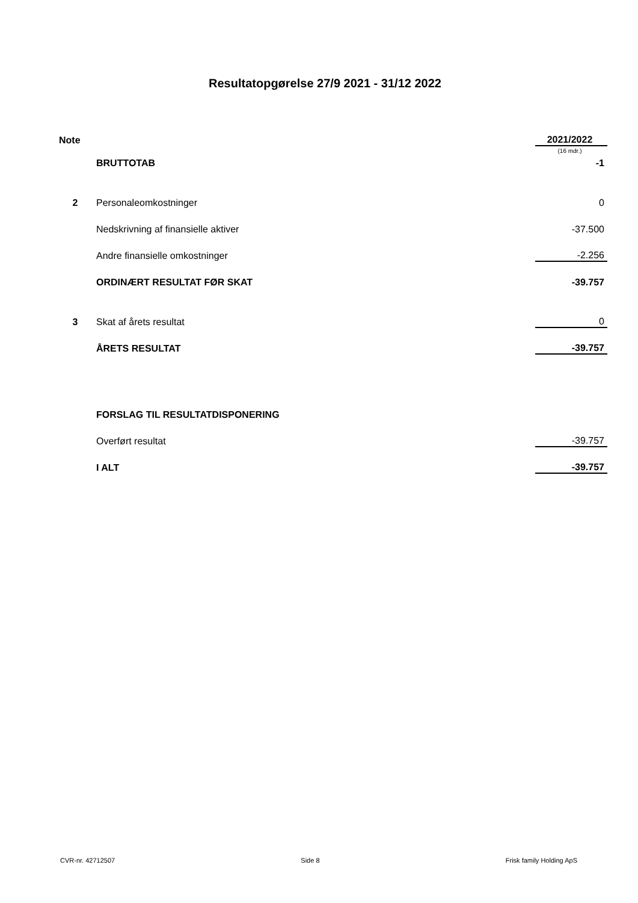Resultatopgørelse 27/9 2021 - 31/12 2022
| Note | | 2021/2022 |
| | | (16 mdr.) |
| | BRUTTOTAB | -1 |
| 2 | Personaleomkostninger | 0 |
| | Nedskrivning af finansielle aktiver | -37.500 |
| | Andre finansielle omkostninger | -2.256 |
| | ORDINÆRT RESULTAT FØR SKAT | -39.757 |
| 3 | Skat af årets resultat | 0 |
| | ÅRETS RESULTAT | -39.757 |
| | FORSLAG TIL RESULTATDISPONERING | |
| | Overført resultat | -39.757 |
| | I ALT | -39.757 |
CVR-nr. 42712507 Side 8 Frisk family Holding ApS